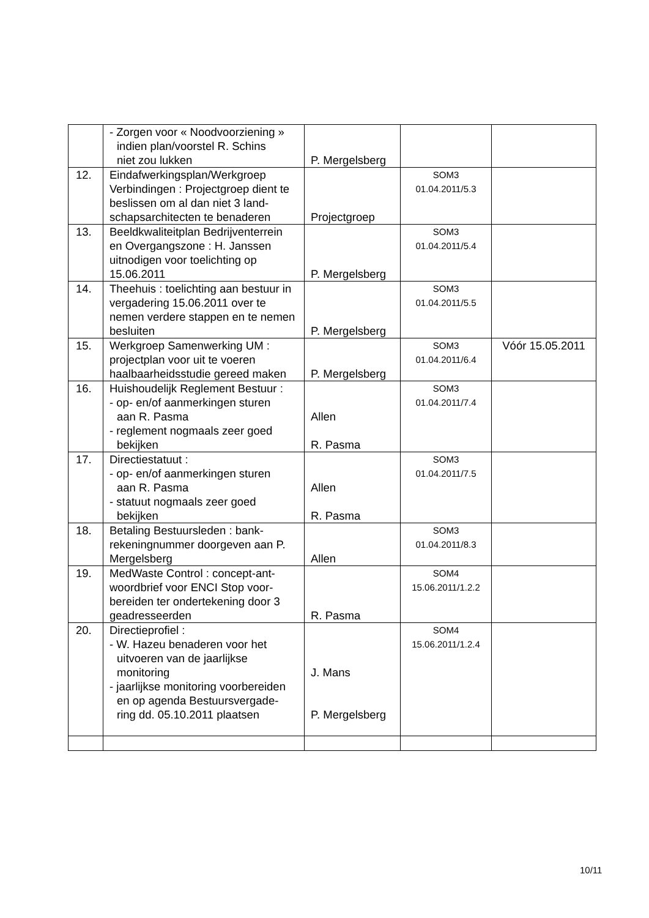| | - Zorgen voor « Noodvoorziening » indien plan/voorstel R. Schins niet zou lukken | P. Mergelsberg | | |
| 12. | Eindafwerkingsplan/Werkgroep Verbindingen : Projectgroep dient te beslissen om al dan niet 3 land-schapsarchitecten te benaderen | Projectgroep | SOM3 01.04.2011/5.3 | |
| 13. | Beeldkwaliteitplan Bedrijventerrein en Overgangszone : H. Janssen uitnodigen voor toelichting op 15.06.2011 | P. Mergelsberg | SOM3 01.04.2011/5.4 | |
| 14. | Theehuis : toelichting aan bestuur in vergadering 15.06.2011 over te nemen verdere stappen en te nemen besluiten | P. Mergelsberg | SOM3 01.04.2011/5.5 | |
| 15. | Werkgroep Samenwerking UM : projectplan voor uit te voeren haalbaarheidsstudie gereed maken | P. Mergelsberg | SOM3 01.04.2011/6.4 | Vóór 15.05.2011 |
| 16. | Huishoudelijk Reglement Bestuur : - op- en/of aanmerkingen sturen aan R. Pasma - reglement nogmaals zeer goed bekijken | Allen R. Pasma | SOM3 01.04.2011/7.4 | |
| 17. | Directiestatuut : - op- en/of aanmerkingen sturen aan R. Pasma - statuut nogmaals zeer goed bekijken | Allen R. Pasma | SOM3 01.04.2011/7.5 | |
| 18. | Betaling Bestuursleden : bank-rekeningnummer doorgeven aan P. Mergelsberg | Allen | SOM3 01.04.2011/8.3 | |
| 19. | MedWaste Control : concept-ant-woordbrief voor ENCI Stop voor-bereiden ter ondertekening door 3 geadresseerden | R. Pasma | SOM4 15.06.2011/1.2.2 | |
| 20. | Directieprofiel : - W. Hazeu benaderen voor het uitvoeren van de jaarlijkse monitoring - jaarlijkse monitoring voorbereiden en op agenda Bestuursvergade- ring dd. 05.10.2011 plaatsen | J. Mans P. Mergelsberg | SOM4 15.06.2011/1.2.4 | |
10/11